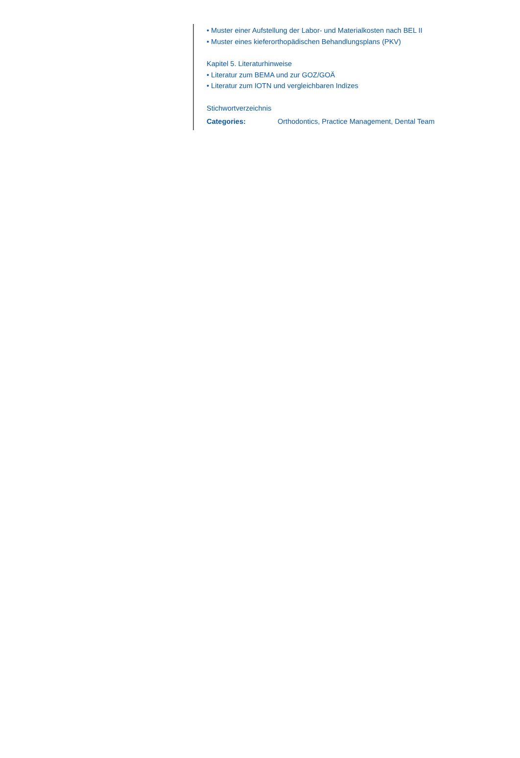• Muster einer Aufstellung der Labor- und Materialkosten nach BEL II
• Muster eines kieferorthopädischen Behandlungsplans (PKV)
Kapitel 5. Literaturhinweise
• Literatur zum BEMA und zur GOZ/GOÄ
• Literatur zum IOTN und vergleichbaren Indizes
Stichwortverzeichnis
Categories: Orthodontics, Practice Management, Dental Team